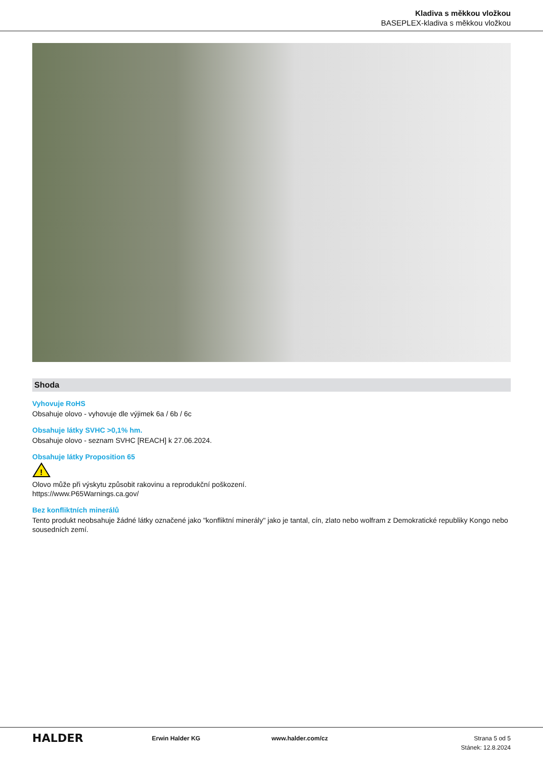Kladiva s měkkou vložkou
BASEPLEX-kladiva s měkkou vložkou
Shoda
Vyhovuje RoHS
Obsahuje olovo - vyhovuje dle výjimek 6a / 6b / 6c
Obsahuje látky SVHC >0,1% hm.
Obsahuje olovo - seznam SVHC [REACH] k 27.06.2024.
Obsahuje látky Proposition 65
!
Olovo může při výskytu způsobit rakovinu a reprodukční poškození.
https://www.P65Warnings.ca.gov/
Bez konfliktních minerálů
Tento produkt neobsahuje žádné látky označené jako "konfliktní minerály" jako je tantal, cín, zlato nebo wolfram z Demokratické republiky Kongo nebo sousedních zemí.
HALDER
Erwin Halder KG www.halder.com/cz Strana 5 od 5
Stánek: 12.8.2024